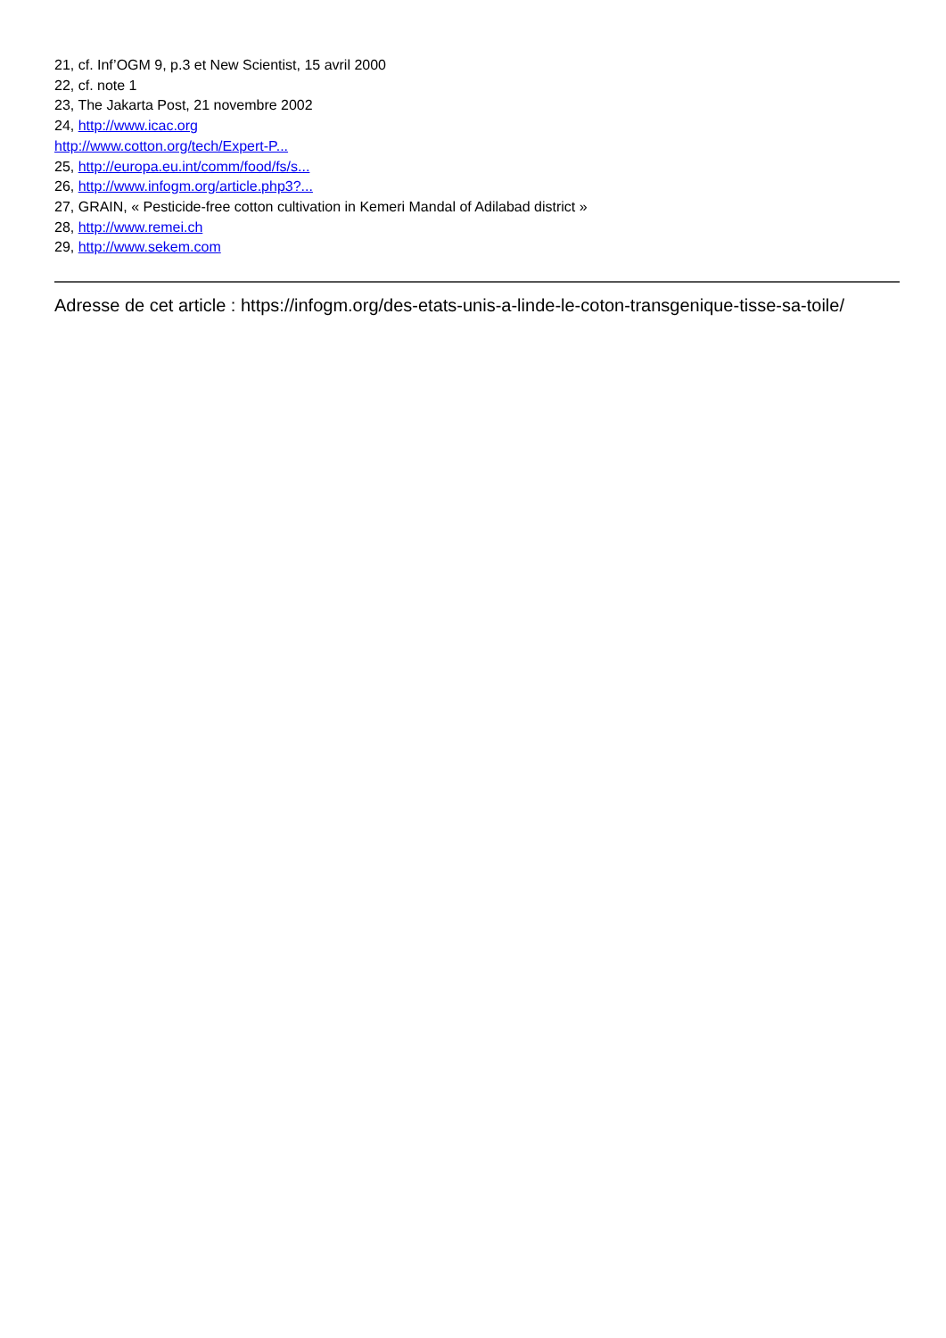21, cf. Inf’OGM 9, p.3 et New Scientist, 15 avril 2000
22, cf. note 1
23, The Jakarta Post, 21 novembre 2002
24, http://www.icac.org
http://www.cotton.org/tech/Expert-P...
25, http://europa.eu.int/comm/food/fs/s...
26, http://www.infogm.org/article.php3?...
27, GRAIN, « Pesticide-free cotton cultivation in Kemeri Mandal of Adilabad district »
28, http://www.remei.ch
29, http://www.sekem.com
Adresse de cet article : https://infogm.org/des-etats-unis-a-linde-le-coton-transgenique-tisse-sa-toile/